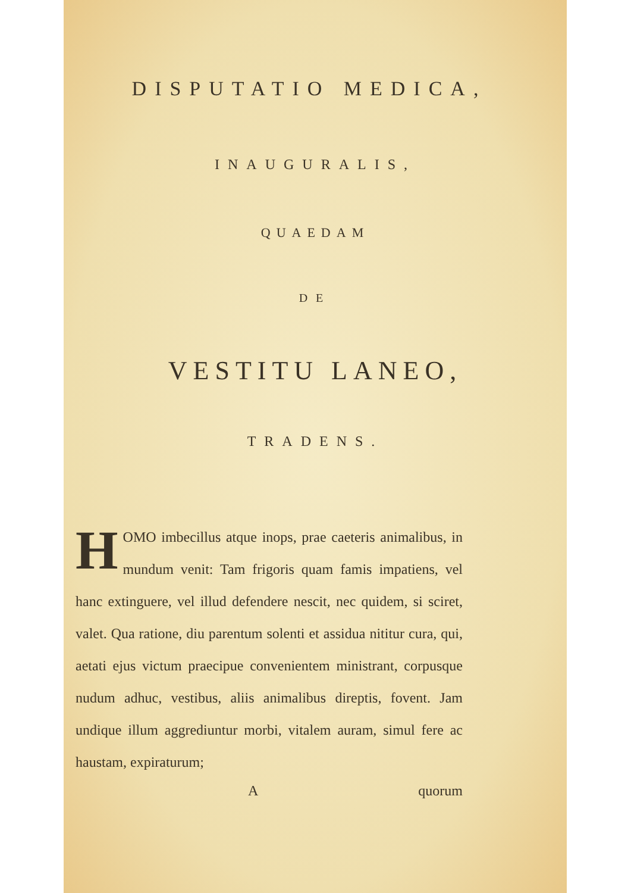DISPUTATIO MEDICA,
INAUGURALIS,
QUAEDAM
DE
VESTITU LANEO,
TRADENS.
HOMO imbecillus atque inops, prae caeteris animalibus, in mundum venit: Tam frigoris quam famis impatiens, vel hanc extinguere, vel illud defendere nescit, nec quidem, si sciret, valet. Qua ratione, diu parentum solenti et assidua nititur cura, qui, aetati ejus victum praecipue convenientem ministrant, corpusque nudum adhuc, vestibus, aliis animalibus direptis, fovent. Jam undique illum aggrediuntur morbi, vitalem auram, simul fere ac haustam, expiraturum;
A quorum